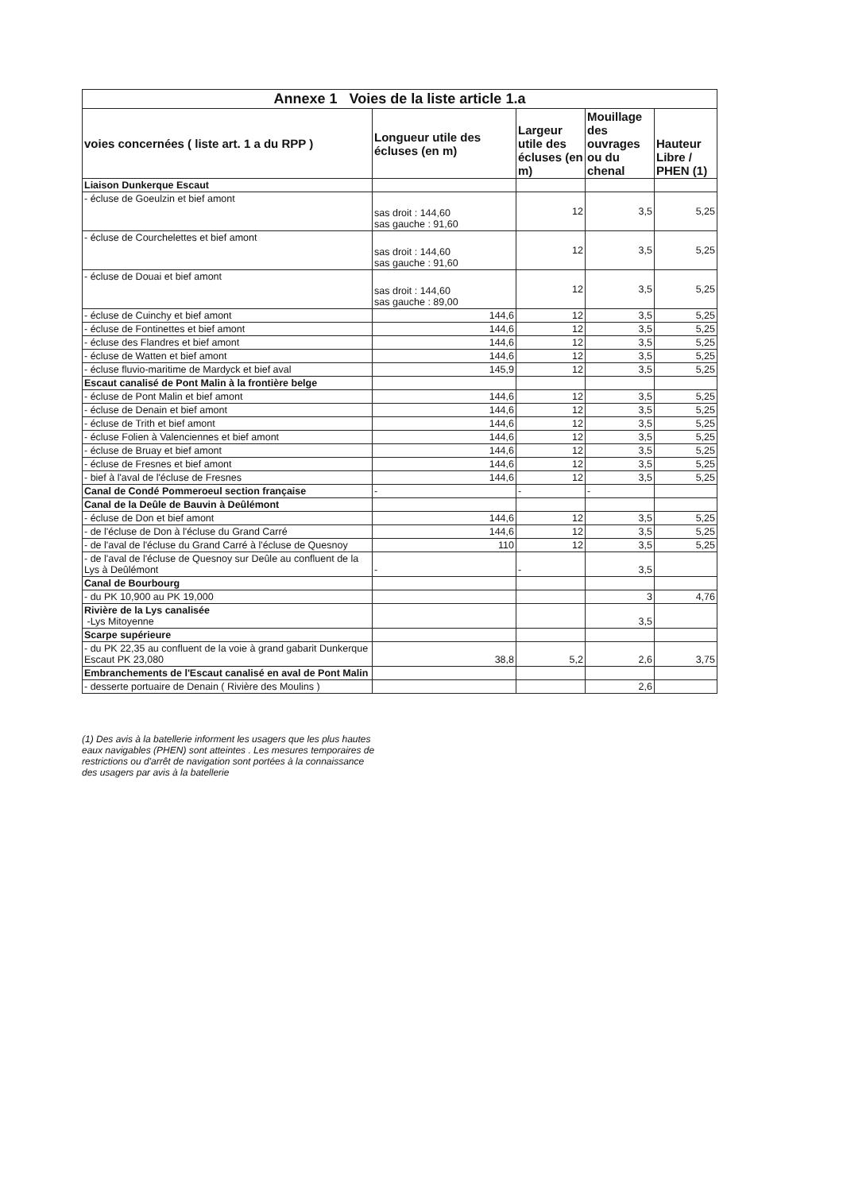| Annexe 1 Voies de la liste article 1.a | | | | |
| voies concernées ( liste art. 1 a du RPP ) | Longueur utile des écluses (en m) | Largeur utile des écluses (en m) | Mouillage des ouvrages ou du chenal | Hauteur Libre / PHEN (1) |
| Liaison Dunkerque Escaut | | | | |
| - écluse de Goeulzin et bief amont | sas droit : 144,60 sas gauche : 91,60 | 12 | 3,5 | 5,25 |
| - écluse de Courchelettes et bief amont | sas droit : 144,60 sas gauche : 91,60 | 12 | 3,5 | 5,25 |
| - écluse de Douai et bief amont | sas droit : 144,60 sas gauche : 89,00 | 12 | 3,5 | 5,25 |
| - écluse de Cuinchy et bief amont | 144,6 | 12 | 3,5 | 5,25 |
| - écluse de Fontinettes et bief amont | 144,6 | 12 | 3,5 | 5,25 |
| - écluse des Flandres et bief amont | 144,6 | 12 | 3,5 | 5,25 |
| - écluse de Watten et bief amont | 144,6 | 12 | 3,5 | 5,25 |
| - écluse fluvio-maritime de Mardyck et bief aval | 145,9 | 12 | 3,5 | 5,25 |
| Escaut canalisé de Pont Malin à la frontière belge | | | | |
| - écluse de Pont Malin et bief amont | 144,6 | 12 | 3,5 | 5,25 |
| - écluse de Denain et bief amont | 144,6 | 12 | 3,5 | 5,25 |
| - écluse de Trith et bief amont | 144,6 | 12 | 3,5 | 5,25 |
| - écluse Folien à Valenciennes et bief amont | 144,6 | 12 | 3,5 | 5,25 |
| - écluse de Bruay et bief amont | 144,6 | 12 | 3,5 | 5,25 |
| - écluse de Fresnes et bief amont | 144,6 | 12 | 3,5 | 5,25 |
| - bief à l'aval de l'écluse de Fresnes | 144,6 | 12 | 3,5 | 5,25 |
| Canal de Condé Pommeroeul section française | - | - | - | |
| Canal de la Deûle de Bauvin à Deûlémont | | | | |
| - écluse de Don et bief amont | 144,6 | 12 | 3,5 | 5,25 |
| - de l'écluse de Don à l'écluse du Grand Carré | 144,6 | 12 | 3,5 | 5,25 |
| - de l'aval de l'écluse du Grand Carré à l'écluse de Quesnoy | 110 | 12 | 3,5 | 5,25 |
| - de l'aval de l'écluse de Quesnoy sur Deûle au confluent de la Lys à Deûlémont | - | - | 3,5 | |
| Canal de Bourbourg | | | | |
| - du PK 10,900 au PK 19,000 | | | 3 | 4,76 |
| Rivière de la Lys canalisée -Lys Mitoyenne | | | 3,5 | |
| Scarpe supérieure | | | | |
| - du PK 22,35 au confluent de la voie à grand gabarit Dunkerque Escaut PK 23,080 | 38,8 | 5,2 | 2,6 | 3,75 |
| Embranchements de l'Escaut canalisé en aval de Pont Malin | | | | |
| - desserte portuaire de Denain ( Rivière des Moulins ) | | | 2,6 | |
(1) Des avis à la batellerie informent les usagers que les plus hautes eaux navigables (PHEN) sont atteintes . Les mesures temporaires de restrictions ou d'arrêt de navigation sont portées à la connaissance des usagers par avis à la batellerie